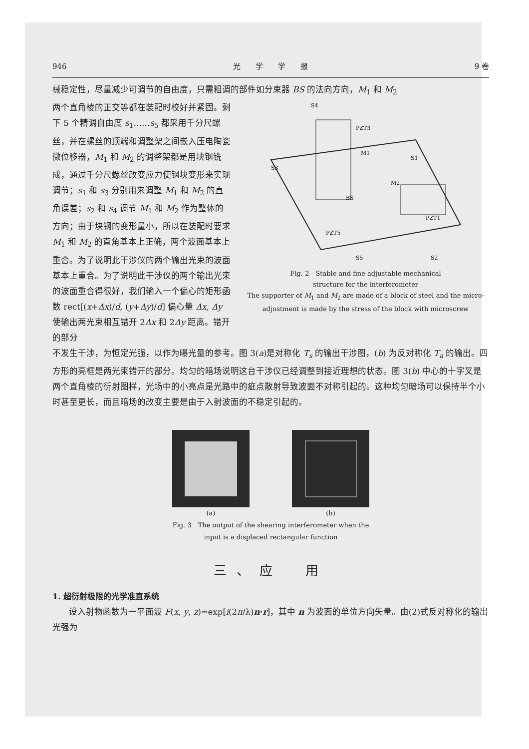946 光　　学　　学　　报 9 卷
械稳定性，尽量减少可调节的自由度，只需粗调的部件如分束器 BS 的法向方向，M<sub>1</sub> 和 M<sub>2</sub>
两个直角棱的正交等都在装配时校好并紧固。剩下 5 个精调自由度 s<sub>1</sub>……s<sub>5</sub> 都采用千分尺螺丝，并在螺丝的顶端和调整架之间嵌入压电陶瓷微位移器，M<sub>1</sub> 和 M<sub>2</sub> 的调整架都是用块钢铣成，通过千分尺螺丝改变应力使钢块变形来实现调节；s<sub>1</sub> 和 s<sub>3</sub> 分别用来调整 M<sub>1</sub> 和 M<sub>2</sub> 的直角误差；s<sub>2</sub> 和 s<sub>4</sub> 调节 M<sub>1</sub> 和 M<sub>2</sub> 作为整体的方向；由于块钢的变形量小，所以在装配时要求 M<sub>1</sub> 和 M<sub>2</sub> 的直角基本上正确，两个波面基本上重合。为了说明此干涉仪的两个输出光束的波面基本上重合。为了说明此干涉仪的两个输出光束的波面重合得很好，我们输入一个偏心的矩形函数 rect[(x+Δx)/d, (y+Δy)/d] 偏心量 Δx, Δy 使输出两光束相互错开 2Δx 和 2Δy 距离。错开的部分
S4
S3
BS
S1
M2
M1
PZT3
PZT1
PZT5
S5
S2
Fig. 2　Stable and fine adjustable mechanical
structure for the interferometer
The supporter of M<sub>1</sub> and M<sub>2</sub> are made of a block of steel and the micro-adjustment is made by the stress of the block with microscrew
不发生干涉，为恒定光强，以作为曝光量的参考。图 3(a)是对称化 T<sub>s</sub> 的输出干涉图，(b) 为反对称化 T<sub>a</sub> 的输出。四方形的亮框是两光束错开的部分。均匀的暗场说明这台干涉仪已经调整到接近理想的状态。图 3(b) 中心的十字叉是两个直角棱的衍射图样，光场中的小亮点是光路中的疵点散射导致波面不对称引起的。这种均匀暗场可以保持半个小时甚至更长，而且暗场的改变主要是由于入射波面的不稳定引起的。
(a) (b)
Fig. 3　The output of the shearing interferometer when the
input is a displaced rectangular function
三、应　用
1. 超衍射极限的光学准直系统
设入射物函数为一平面波 F(x, y, z)=exp[i(2π/λ)n·r]，其中 n 为波面的单位方向矢量。由(2)式反对称化的输出光强为